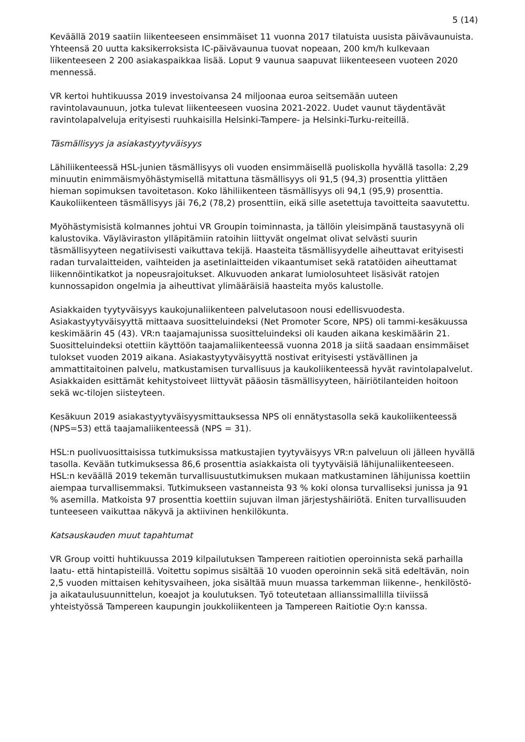5 (14)
Keväällä 2019 saatiin liikenteeseen ensimmäiset 11 vuonna 2017 tilatuista uusista päivävaunuista. Yhteensä 20 uutta kaksikerroksista IC-päivävaunua tuovat nopeaan, 200 km/h kulkevaan liikenteeseen 2 200 asiakaspaikkaa lisää. Loput 9 vaunua saapuvat liikenteeseen vuoteen 2020 mennessä.
VR kertoi huhtikuussa 2019 investoivansa 24 miljoonaa euroa seitsemään uuteen ravintolavaunuun, jotka tulevat liikenteeseen vuosina 2021-2022. Uudet vaunut täydentävät ravintolapalveluja erityisesti ruuhkaisilla Helsinki-Tampere- ja Helsinki-Turku-reiteillä.
Täsmällisyys ja asiakastyytyväisyys
Lähiliikenteessä HSL-junien täsmällisyys oli vuoden ensimmäisellä puoliskolla hyvällä tasolla: 2,29 minuutin enimmäismyöhästymisellä mitattuna täsmällisyys oli 91,5 (94,3) prosenttia ylittäen hieman sopimuksen tavoitetason. Koko lähiliikenteen täsmällisyys oli 94,1 (95,9) prosenttia. Kaukoliikenteen täsmällisyys jäi 76,2 (78,2) prosenttiin, eikä sille asetettuja tavoitteita saavutettu.
Myöhästymisistä kolmannes johtui VR Groupin toiminnasta, ja tällöin yleisimpänä taustasyynä oli kalustovika. Väyläviraston ylläpitämiin ratoihin liittyvät ongelmat olivat selvästi suurin täsmällisyyteen negatiivisesti vaikuttava tekijä. Haasteita täsmällisyydelle aiheuttavat erityisesti radan turvalaitteiden, vaihteiden ja asetinlaitteiden vikaantumiset sekä ratatöiden aiheuttamat liikennöintikatkot ja nopeusrajoitukset. Alkuvuoden ankarat lumiolosuhteet lisäsivät ratojen kunnossapidon ongelmia ja aiheuttivat ylimääräisiä haasteita myös kalustolle.
Asiakkaiden tyytyväisyys kaukojunaliikenteen palvelutasoon nousi edellisvuodesta. Asiakastyytyväisyyttä mittaava suositteluindeksi (Net Promoter Score, NPS) oli tammi-kesäkuussa keskimäärin 45 (43). VR:n taajamajunissa suositteluindeksi oli kauden aikana keskimäärin 21. Suositteluindeksi otettiin käyttöön taajamaliikenteessä vuonna 2018 ja siitä saadaan ensimmäiset tulokset vuoden 2019 aikana. Asiakastyytyväisyyttä nostivat erityisesti ystävällinen ja ammattitaitoinen palvelu, matkustamisen turvallisuus ja kaukoliikenteessä hyvät ravintolapalvelut. Asiakkaiden esittämät kehitystoiveet liittyvät pääosin täsmällisyyteen, häiriötilanteiden hoitoon sekä wc-tilojen siisteyteen.
Kesäkuun 2019 asiakastyytyväisyysmittauksessa NPS oli ennätystasolla sekä kaukoliikenteessä (NPS=53) että taajamaliikenteessä (NPS = 31).
HSL:n puolivuosittaisissa tutkimuksissa matkustajien tyytyväisyys VR:n palveluun oli jälleen hyvällä tasolla. Kevään tutkimuksessa 86,6 prosenttia asiakkaista oli tyytyväisiä lähijunaliikenteeseen. HSL:n keväällä 2019 tekemän turvallisuustutkimuksen mukaan matkustaminen lähijunissa koettiin aiempaa turvallisemmaksi. Tutkimukseen vastanneista 93 % koki olonsa turvalliseksi junissa ja 91 % asemilla. Matkoista 97 prosenttia koettiin sujuvan ilman järjestyshäiriötä. Eniten turvallisuuden tunteeseen vaikuttaa näkyvä ja aktiivinen henkilökunta.
Katsauskauden muut tapahtumat
VR Group voitti huhtikuussa 2019 kilpailutuksen Tampereen raitiotien operoinnista sekä parhailla laatu- että hintapisteillä. Voitettu sopimus sisältää 10 vuoden operoinnin sekä sitä edeltävän, noin 2,5 vuoden mittaisen kehitysvaiheen, joka sisältää muun muassa tarkemman liikenne-, henkilöstö- ja aikataulusuunnittelun, koeajot ja koulutuksen. Työ toteutetaan allianssimallilla tiiviissä yhteistyössä Tampereen kaupungin joukkoliikenteen ja Tampereen Raitiotie Oy:n kanssa.